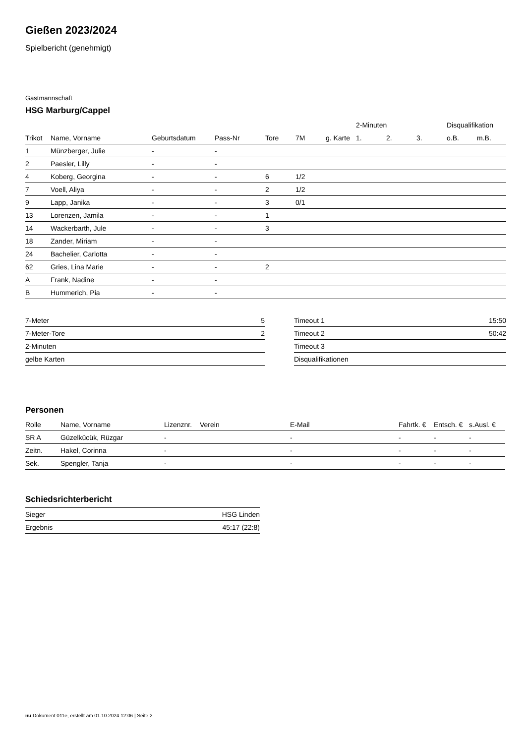Gießen 2023/2024
Spielbericht (genehmigt)
Gastmannschaft
HSG Marburg/Cappel
| | | | | | | | 2-Minuten | | | Disqualifikation | |
| --- | --- | --- | --- | --- | --- | --- | --- | --- | --- | --- | --- |
| Trikot | Name, Vorname | Geburtsdatum | Pass-Nr | Tore | 7M | g. Karte | 1. | 2. | 3. | o.B. | m.B. |
| 1 | Münzberger, Julie | - | - | | | | | | | | |
| 2 | Paesler, Lilly | - | - | | | | | | | | |
| 4 | Koberg, Georgina | - | - | 6 | 1/2 | | | | | | |
| 7 | Voell, Aliya | - | - | 2 | 1/2 | | | | | | |
| 9 | Lapp, Janika | - | - | 3 | 0/1 | | | | | | |
| 13 | Lorenzen, Jamila | - | - | 1 | | | | | | | |
| 14 | Wackerbarth, Jule | - | - | 3 | | | | | | | |
| 18 | Zander, Miriam | - | - | | | | | | | | |
| 24 | Bachelier, Carlotta | - | - | | | | | | | | |
| 62 | Gries, Lina Marie | - | - | 2 | | | | | | | |
| A | Frank, Nadine | - | - | | | | | | | | |
| B | Hummerich, Pia | - | - | | | | | | | | |
| 7-Meter | 5 |
| 7-Meter-Tore | 2 |
| 2-Minuten | |
| gelbe Karten | |
| Timeout 1 | 15:50 |
| Timeout 2 | 50:42 |
| Timeout 3 | |
| Disqualifikationen | |
Personen
| Rolle | Name, Vorname | Lizenznr. | Verein | E-Mail | Fahrtk. € | Entsch. € | s.Ausl. € |
| --- | --- | --- | --- | --- | --- | --- | --- |
| SR A | Güzelkücük, Rüzgar | - | | - | - | - | - |
| Zeitn. | Hakel, Corinna | - | | - | - | - | - |
| Sek. | Spengler, Tanja | - | | - | - | - | - |
Schiedsrichterbericht
| Sieger | HSG Linden |
| Ergebnis | 45:17 (22:8) |
nu.Dokument 011e, erstellt am 01.10.2024 12:06 | Seite 2